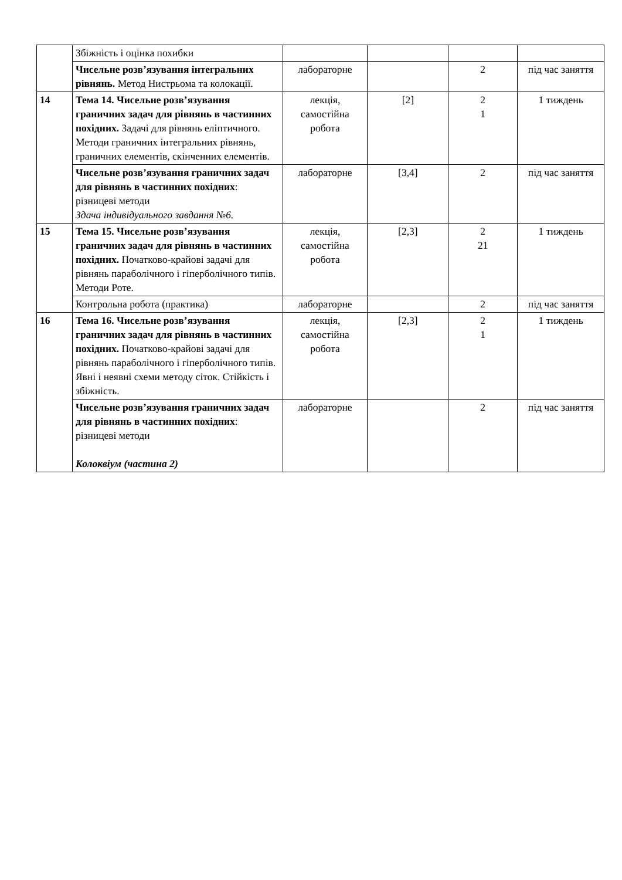| | Збіжність і оцінка похибки | | | | |
| | Чисельне розв’язування інтегральних рівнянь. Метод Нистрьома та колокації. | лабораторне | | 2 | під час заняття |
| 14 | Тема 14. Чисельне розв’язування граничних задач для рівнянь в частинних похідних. Задачі для рівнянь еліптичного. Методи граничних інтегральних рівнянь, граничних елементів, скінченних елементів. | лекція, самостійна робота | [2] | 2 1 | 1 тиждень |
| | Чисельне розв’язування граничних задач для рівнянь в частинних похідних : різницеві методи Здача індивідуального завдання №6. | лабораторне | [3,4] | 2 | під час заняття |
| 15 | Тема 15. Чисельне розв’язування граничних задач для рівнянь в частинних похідних. Початково-крайові задачі для рівнянь параболічного і гіперболічного типів. Методи Роте. | лекція, самостійна робота | [2,3] | 2 21 | 1 тиждень |
| | Контрольна робота (практика) | лабораторне | | 2 | під час заняття |
| 16 | Тема 16. Чисельне розв’язування граничних задач для рівнянь в частинних похідних. Початково-крайові задачі для рівнянь параболічного і гіперболічного типів. Явні і неявні схеми методу сіток. Стійкість і збіжність. | лекція, самостійна робота | [2,3] | 2 1 | 1 тиждень |
| | Чисельне розв’язування граничних задач для рівнянь в частинних похідних : різницеві методи Колоквіум (частина 2) | лабораторне | | 2 | під час заняття |